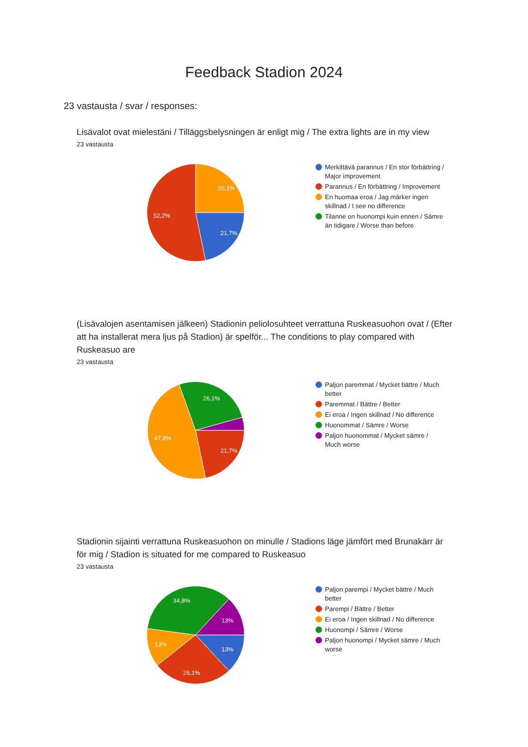Feedback Stadion 2024
23 vastausta / svar / responses:
Lisävalot ovat mielestäni / Tilläggsbelysningen är enligt mig / The extra lights are in my view
23 vastausta
26,1%
21,7%
52,2%
Merkittävä parannus / En stor förbättring / Major improvement
Parannus / En förbättring / Improvement
En huomaa eroa / Jag märker ingen skillnad / I see no difference
Tilanne on huonompi kuin ennen / Sämre än tidigare / Worse than before
(Lisävalojen asentamisen jälkeen) Stadionin peliolosuhteet verrattuna Ruskeasuohon ovat / (Efter att ha installerat mera ljus på Stadion) är spelför... The conditions to play compared with Ruskeasuo are
23 vastausta
26,1%
21,7%
47,8%
Paljon paremmat / Mycket bättre / Much better
Paremmat / Bättre / Better
Ei eroa / Ingen skillnad / No difference
Huonommat / Sämre / Worse
Paljon huonommat / Mycket sämre / Much worse
Stadionin sijainti verrattuna Ruskeasuohon on minulle / Stadions läge jämfört med Brunakärr är för mig / Stadion is situated for me compared to Ruskeasuo
23 vastausta
34,8%
13%
13%
13%
26,1%
Paljon parempi / Mycket bättre / Much better
Parempi / Bättre / Better
Ei eroa / Ingen skillnad / No difference
Huonompi / Sämre / Worse
Paljon huonompi / Mycket sämre / Much worse